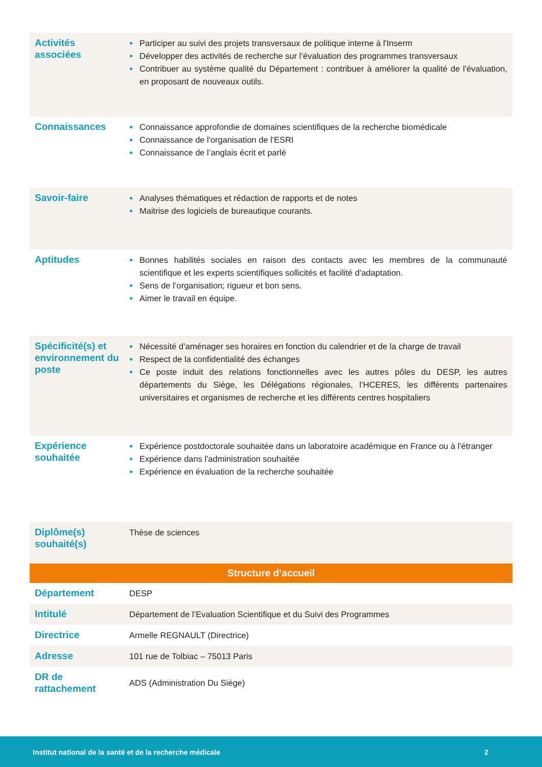| Activités associées | ● Participer au suivi des projets transversaux de politique interne à l'Inserm ● Développer des activités de recherche sur l’évaluation des programmes transversaux ● Contribuer au système qualité du Département : contribuer à améliorer la qualité de l'évaluation, en proposant de nouveaux outils. |
| Connaissances | ● Connaissance approfondie de domaines scientifiques de la recherche biomédicale ● Connaissance de l'organisation de l'ESRI ● Connaissance de l’anglais écrit et parlé |
| Savoir-faire | ● Analyses thématiques et rédaction de rapports et de notes ● Maitrise des logiciels de bureautique courants. |
| Aptitudes | ● Bonnes habilités sociales en raison des contacts avec les membres de la communauté scientifique et les experts scientifiques sollicités et facilité d'adaptation. ● Sens de l’organisation; rigueur et bon sens. ● Aimer le travail en équipe. |
| Spécificité(s) et environnement du poste | ● Nécessité d’aménager ses horaires en fonction du calendrier et de la charge de travail ● Respect de la confidentialité des échanges ● Ce poste induit des relations fonctionnelles avec les autres pôles du DESP, les autres départements du Siège, les Délégations régionales, l’HCERES, les différents partenaires universitaires et organismes de recherche et les différents centres hospitaliers |
| Expérience souhaitée | ● Expérience postdoctorale souhaitée dans un laboratoire académique en France ou à l'étranger ● Expérience dans l'administration souhaitée ● Expérience en évaluation de la recherche souhaitée |
| Diplôme(s) souhaité(s) | Thèse de sciences |
| Structure d’accueil | |
| Département | DESP |
| Intitulé | Département de l’Evaluation Scientifique et du Suivi des Programmes |
| Directrice | Armelle REGNAULT (Directrice) |
| Adresse | 101 rue de Tolbiac – 75013 Paris |
| DR de rattachement | ADS (Administration Du Siège) |
Institut national de la santé et de la recherche médicale 2